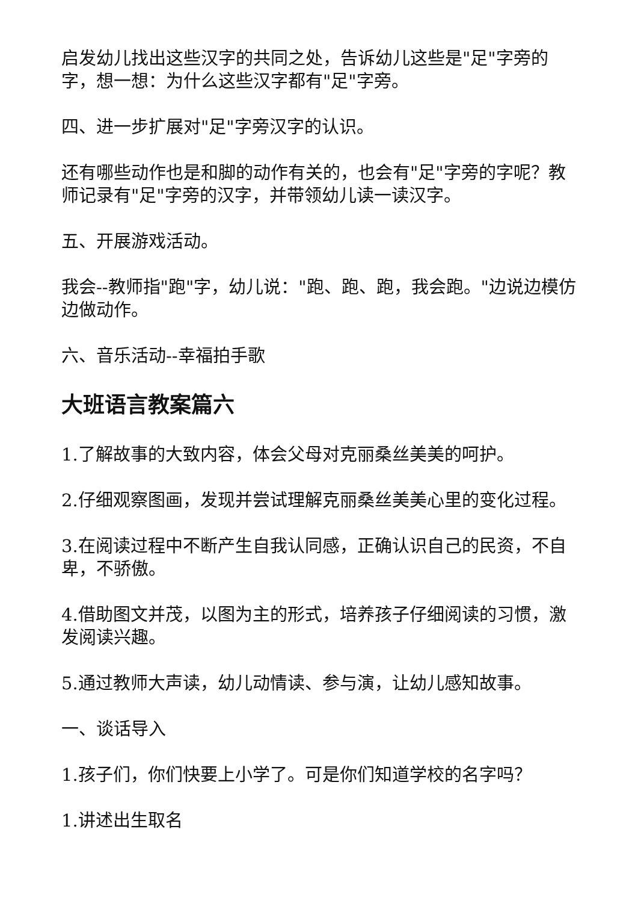启发幼儿找出这些汉字的共同之处，告诉幼儿这些是"足"字旁的字，想一想：为什么这些汉字都有"足"字旁。
四、进一步扩展对"足"字旁汉字的认识。
还有哪些动作也是和脚的动作有关的，也会有"足"字旁的字呢？教师记录有"足"字旁的汉字，并带领幼儿读一读汉字。
五、开展游戏活动。
我会--教师指"跑"字，幼儿说："跑、跑、跑，我会跑。"边说边模仿边做动作。
六、音乐活动--幸福拍手歌
大班语言教案篇六
1.了解故事的大致内容，体会父母对克丽桑丝美美的呵护。
2.仔细观察图画，发现并尝试理解克丽桑丝美美心里的变化过程。
3.在阅读过程中不断产生自我认同感，正确认识自己的民资，不自卑，不骄傲。
4.借助图文并茂，以图为主的形式，培养孩子仔细阅读的习惯，激发阅读兴趣。
5.通过教师大声读，幼儿动情读、参与演，让幼儿感知故事。
一、谈话导入
1.孩子们，你们快要上小学了。可是你们知道学校的名字吗？
1.讲述出生取名